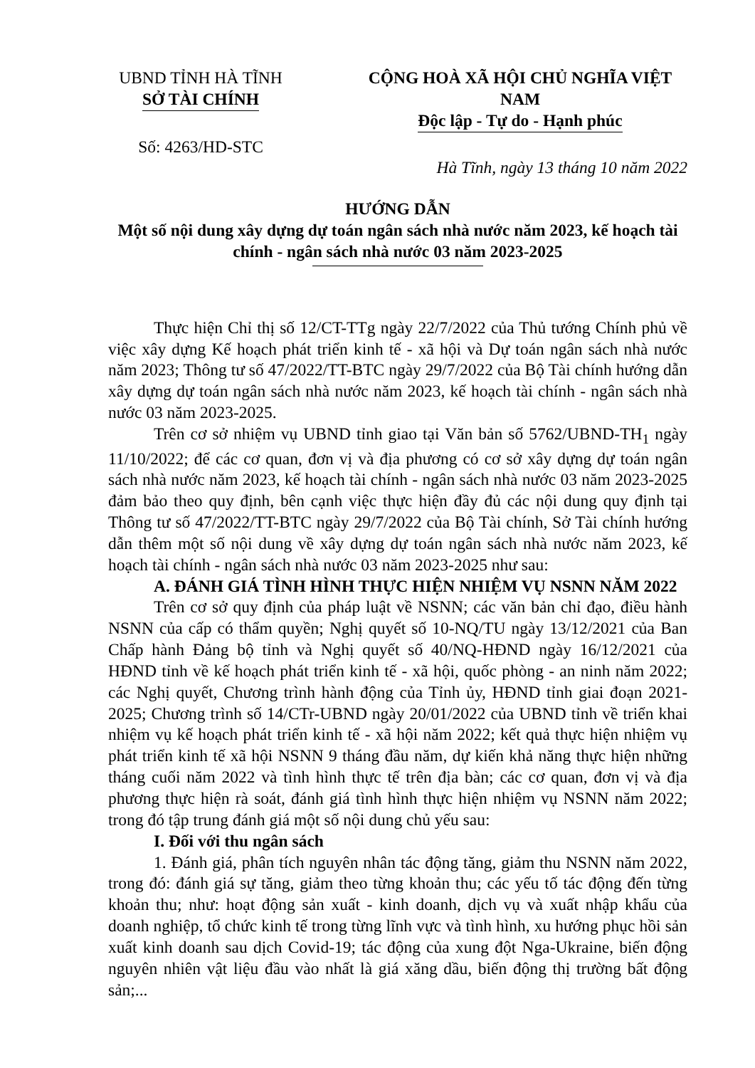UBND TỈNH HÀ TĨNH
SỞ TÀI CHÍNH
Số: 4263/HD-STC
CỘNG HOÀ XÃ HỘI CHỦ NGHĨA VIỆT NAM
Độc lập - Tự do - Hạnh phúc
Hà Tĩnh, ngày 13 tháng 10 năm 2022
HƯỚNG DẪN
Một số nội dung xây dựng dự toán ngân sách nhà nước năm 2023, kế hoạch tài chính - ngân sách nhà nước 03 năm 2023-2025
Thực hiện Chỉ thị số 12/CT-TTg ngày 22/7/2022 của Thủ tướng Chính phủ về việc xây dựng Kế hoạch phát triển kinh tế - xã hội và Dự toán ngân sách nhà nước năm 2023; Thông tư số 47/2022/TT-BTC ngày 29/7/2022 của Bộ Tài chính hướng dẫn xây dựng dự toán ngân sách nhà nước năm 2023, kế hoạch tài chính - ngân sách nhà nước 03 năm 2023-2025.
Trên cơ sở nhiệm vụ UBND tỉnh giao tại Văn bản số 5762/UBND-TH<sub>1</sub> ngày 11/10/2022; để các cơ quan, đơn vị và địa phương có cơ sở xây dựng dự toán ngân sách nhà nước năm 2023, kế hoạch tài chính - ngân sách nhà nước 03 năm 2023-2025 đảm bảo theo quy định, bên cạnh việc thực hiện đầy đủ các nội dung quy định tại Thông tư số 47/2022/TT-BTC ngày 29/7/2022 của Bộ Tài chính, Sở Tài chính hướng dẫn thêm một số nội dung về xây dựng dự toán ngân sách nhà nước năm 2023, kế hoạch tài chính - ngân sách nhà nước 03 năm 2023-2025 như sau:
A. ĐÁNH GIÁ TÌNH HÌNH THỰC HIỆN NHIỆM VỤ NSNN NĂM 2022
Trên cơ sở quy định của pháp luật về NSNN; các văn bản chỉ đạo, điều hành NSNN của cấp có thẩm quyền; Nghị quyết số 10-NQ/TU ngày 13/12/2021 của Ban Chấp hành Đảng bộ tỉnh và Nghị quyết số 40/NQ-HĐND ngày 16/12/2021 của HĐND tỉnh về kế hoạch phát triển kinh tế - xã hội, quốc phòng - an ninh năm 2022; các Nghị quyết, Chương trình hành động của Tỉnh ủy, HĐND tỉnh giai đoạn 2021-2025; Chương trình số 14/CTr-UBND ngày 20/01/2022 của UBND tỉnh về triển khai nhiệm vụ kế hoạch phát triển kinh tế - xã hội năm 2022; kết quả thực hiện nhiệm vụ phát triển kinh tế xã hội NSNN 9 tháng đầu năm, dự kiến khả năng thực hiện những tháng cuối năm 2022 và tình hình thực tế trên địa bàn; các cơ quan, đơn vị và địa phương thực hiện rà soát, đánh giá tình hình thực hiện nhiệm vụ NSNN năm 2022; trong đó tập trung đánh giá một số nội dung chủ yếu sau:
I. Đối với thu ngân sách
1. Đánh giá, phân tích nguyên nhân tác động tăng, giảm thu NSNN năm 2022, trong đó: đánh giá sự tăng, giảm theo từng khoản thu; các yếu tố tác động đến từng khoản thu; như: hoạt động sản xuất - kinh doanh, dịch vụ và xuất nhập khẩu của doanh nghiệp, tổ chức kinh tế trong từng lĩnh vực và tình hình, xu hướng phục hồi sản xuất kinh doanh sau dịch Covid-19; tác động của xung đột Nga-Ukraine, biến động nguyên nhiên vật liệu đầu vào nhất là giá xăng dầu, biến động thị trường bất động sản;...